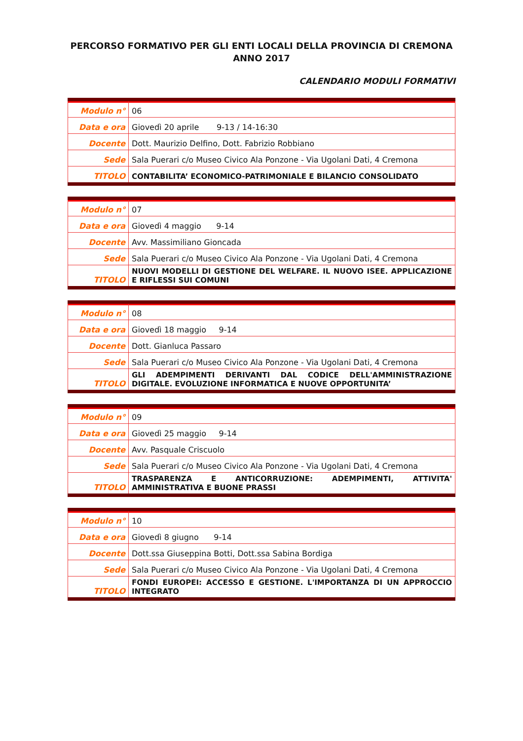PERCORSO FORMATIVO PER GLI ENTI LOCALI DELLA PROVINCIA DI CREMONA
ANNO 2017
CALENDARIO MODULI FORMATIVI
| Modulo n° | 06 |
| Data e ora | Giovedì 20 aprile 9-13 / 14-16:30 |
| Docente | Dott. Maurizio Delfino, Dott. Fabrizio Robbiano |
| Sede | Sala Puerari c/o Museo Civico Ala Ponzone - Via Ugolani Dati, 4 Cremona |
| TITOLO | CONTABILITA’ ECONOMICO-PATRIMONIALE E BILANCIO CONSOLIDATO |
| Modulo n° | 07 |
| Data e ora | Giovedì 4 maggio 9-14 |
| Docente | Avv. Massimiliano Gioncada |
| Sede | Sala Puerari c/o Museo Civico Ala Ponzone - Via Ugolani Dati, 4 Cremona |
| TITOLO | NUOVI MODELLI DI GESTIONE DEL WELFARE. IL NUOVO ISEE. APPLICAZIONE E RIFLESSI SUI COMUNI |
| Modulo n° | 08 |
| Data e ora | Giovedì 18 maggio 9-14 |
| Docente | Dott. Gianluca Passaro |
| Sede | Sala Puerari c/o Museo Civico Ala Ponzone - Via Ugolani Dati, 4 Cremona |
| TITOLO | GLI ADEMPIMENTI DERIVANTI DAL CODICE DELL'AMMINISTRAZIONE DIGITALE. EVOLUZIONE INFORMATICA E NUOVE OPPORTUNITA’ |
| Modulo n° | 09 |
| Data e ora | Giovedì 25 maggio 9-14 |
| Docente | Avv. Pasquale Criscuolo |
| Sede | Sala Puerari c/o Museo Civico Ala Ponzone - Via Ugolani Dati, 4 Cremona |
| TITOLO | TRASPARENZA E ANTICORRUZIONE: ADEMPIMENTI, ATTIVITA' AMMINISTRATIVA E BUONE PRASSI |
| Modulo n° | 10 |
| Data e ora | Giovedì 8 giugno 9-14 |
| Docente | Dott.ssa Giuseppina Botti, Dott.ssa Sabina Bordiga |
| Sede | Sala Puerari c/o Museo Civico Ala Ponzone - Via Ugolani Dati, 4 Cremona |
| TITOLO | FONDI EUROPEI: ACCESSO E GESTIONE. L'IMPORTANZA DI UN APPROCCIO INTEGRATO |